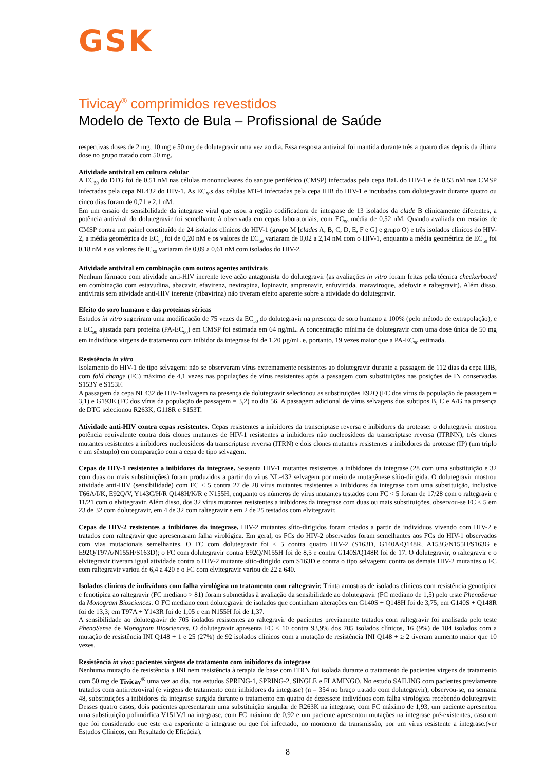GSK
Tivicay<sup>®</sup> comprimidos revestidos
Modelo de Texto de Bula – Profissional de Saúde
respectivas doses de 2 mg, 10 mg e 50 mg de dolutegravir uma vez ao dia. Essa resposta antiviral foi mantida durante três a quatro dias depois da última dose no grupo tratado com 50 mg.
Atividade antiviral em cultura celular
A EC<sub>50</sub> do DTG foi de 0,51 nM nas células mononucleares do sangue periférico (CMSP) infectadas pela cepa BaL do HIV-1 e de 0,53 nM nas CMSP infectadas pela cepa NL432 do HIV-1. As EC<sub>50</sub>s das células MT-4 infectadas pela cepa IIIB do HIV-1 e incubadas com dolutegravir durante quatro ou cinco dias foram de 0,71 e 2,1 nM.
Em um ensaio de sensibilidade da integrase viral que usou a região codificadora de integrase de 13 isolados da clade B clinicamente diferentes, a potência antiviral do dolutegravir foi semelhante à observada em cepas laboratoriais, com EC<sub>50</sub> média de 0,52 nM. Quando avaliada em ensaios de CMSP contra um painel constituído de 24 isolados clínicos do HIV-1 (grupo M [clades A, B, C, D, E, F e G] e grupo O) e três isolados clínicos do HIV-2, a média geométrica de EC<sub>50</sub> foi de 0,20 nM e os valores de EC<sub>50</sub> variaram de 0,02 a 2,14 nM com o HIV-1, enquanto a média geométrica de EC<sub>50</sub> foi 0,18 nM e os valores de IC<sub>50</sub> variaram de 0,09 a 0,61 nM com isolados do HIV-2.
Atividade antiviral em combinação com outros agentes antivirais
Nenhum fármaco com atividade anti-HIV inerente teve ação antagonista do dolutegravir (as avaliações in vitro foram feitas pela técnica checkerboard em combinação com estavudina, abacavir, efavirenz, nevirapina, lopinavir, amprenavir, enfuvirtida, maraviroque, adefovir e raltegravir). Além disso, antivirais sem atividade anti-HIV inerente (ribavirina) não tiveram efeito aparente sobre a atividade do dolutegravir.
Efeito do soro humano e das proteínas séricas
Estudos in vitro sugeriram uma modificação de 75 vezes da EC<sub>50</sub> do dolutegravir na presença de soro humano a 100% (pelo método de extrapolação), e a EC<sub>90</sub> ajustada para proteína (PA-EC<sub>90</sub>) em CMSP foi estimada em 64 ng/mL. A concentração mínima de dolutegravir com uma dose única de 50 mg em indivíduos virgens de tratamento com inibidor da integrase foi de 1,20 µg/mL e, portanto, 19 vezes maior que a PA-EC<sub>90</sub> estimada.
Resistência in vitro
Isolamento do HIV-1 de tipo selvagem: não se observaram vírus extremamente resistentes ao dolutegravir durante a passagem de 112 dias da cepa IIIB, com fold change (FC) máximo de 4,1 vezes nas populações de vírus resistentes após a passagem com substituições nas posições de IN conservadas S153Y e S153F.
A passagem da cepa NL432 de HIV-1selvagem na presença de dolutegravir selecionou as substituições E92Q (FC dos vírus da população de passagem = 3,1) e G193E (FC dos vírus da população de passagem = 3,2) no dia 56. A passagem adicional de vírus selvagens dos subtipos B, C e A/G na presença de DTG selecionou R263K, G118R e S153T.
Atividade anti-HIV contra cepas resistentes. Cepas resistentes a inibidores da transcriptase reversa e inibidores da protease: o dolutegravir mostrou potência equivalente contra dois clones mutantes de HIV-1 resistentes a inibidores não nucleosídeos da transcriptase reversa (ITRNN), três clones mutantes resistentes a inibidores nucleosídeos da transcriptase reversa (ITRN) e dois clones mutantes resistentes a inibidores da protease (IP) (um triplo e um sêxtuplo) em comparação com a cepa de tipo selvagem.
Cepas de HIV-1 resistentes a inibidores da integrase. Sessenta HIV-1 mutantes resistentes a inibidores da integrase (28 com uma substituição e 32 com duas ou mais substituições) foram produzidos a partir do vírus NL-432 selvagem por meio de mutagênese sítio-dirigida. O dolutegravir mostrou atividade anti-HIV (sensibilidade) com FC < 5 contra 27 de 28 vírus mutantes resistentes a inibidores da integrase com uma substituição, inclusive T66A/I/K, E92Q/V, Y143C/H/R Q148H/K/R e N155H, enquanto os números de vírus mutantes testados com FC < 5 foram de 17/28 com o raltegravir e 11/21 com o elvitegravir. Além disso, dos 32 vírus mutantes resistentes a inibidores da integrase com duas ou mais substituições, observou-se FC < 5 em 23 de 32 com dolutegravir, em 4 de 32 com raltegravir e em 2 de 25 testados com elvitegravir.
Cepas de HIV-2 resistentes a inibidores da integrase. HIV-2 mutantes sítio-dirigidos foram criados a partir de indivíduos vivendo com HIV-2 e tratados com raltegravir que apresentaram falha virológica. Em geral, os FCs do HIV-2 observados foram semelhantes aos FCs do HIV-1 observados com vias mutacionais semelhantes. O FC com dolutegravir foi < 5 contra quatro HIV-2 (S163D, G140A/Q148R, A153G/N155H/S163G e E92Q/T97A/N155H/S163D); o FC com dolutegravir contra E92Q/N155H foi de 8,5 e contra G140S/Q148R foi de 17. O dolutegravir, o raltegravir e o elvitegravir tiveram igual atividade contra o HIV-2 mutante sítio-dirigido com S163D e contra o tipo selvagem; contra os demais HIV-2 mutantes o FC com raltegravir variou de 6,4 a 420 e o FC com elvitegravir variou de 22 a 640.
Isolados clínicos de indivíduos com falha virológica no tratamento com raltegravir. Trinta amostras de isolados clínicos com resistência genotípica e fenotípica ao raltegravir (FC mediano > 81) foram submetidas à avaliação da sensibilidade ao dolutegravir (FC mediano de 1,5) pelo teste PhenoSense da Monogram Biosciences. O FC mediano com dolutegravir de isolados que continham alterações em G140S + Q148H foi de 3,75; em G140S + Q148R foi de 13,3; em T97A + Y143R foi de 1,05 e em N155H foi de 1,37.
A sensibilidade ao dolutegravir de 705 isolados resistentes ao raltegravir de pacientes previamente tratados com raltegravir foi analisada pelo teste PhenoSense de Monogram Biosciences. O dolutegravir apresenta FC ≤ 10 contra 93,9% dos 705 isolados clínicos, 16 (9%) de 184 isolados com a mutação de resistência INI Q148 + 1 e 25 (27%) de 92 isolados clínicos com a mutação de resistência INI Q148 + ≥ 2 tiveram aumento maior que 10 vezes.
Resistência in vivo: pacientes virgens de tratamento com inibidores da integrase
Nenhuma mutação de resistência a INI nem resistência à terapia de base com ITRN foi isolada durante o tratamento de pacientes virgens de tratamento com 50 mg de Tivicay<sup>®</sup> uma vez ao dia, nos estudos SPRING-1, SPRING-2, SINGLE e FLAMINGO. No estudo SAILING com pacientes previamente tratados com antirretroviral (e virgens de tratamento com inibidores da integrase) (n = 354 no braço tratado com dolutegravir), observou-se, na semana 48, substituições a inibidores da integrase surgida durante o tratamento em quatro de dezessete indivíduos com falha virológica recebendo dolutegravir. Desses quatro casos, dois pacientes apresentaram uma substituição singular de R263K na integrase, com FC máximo de 1,93, um paciente apresentou uma substituição polimórfica V151V/I na integrase, com FC máximo de 0,92 e um paciente apresentou mutações na integrase pré-existentes, caso em que foi considerado que este era experiente a integrase ou que foi infectado, no momento da transmissão, por um vírus resistente a integrase.(ver Estudos Clínicos, em Resultado de Eficácia).
8